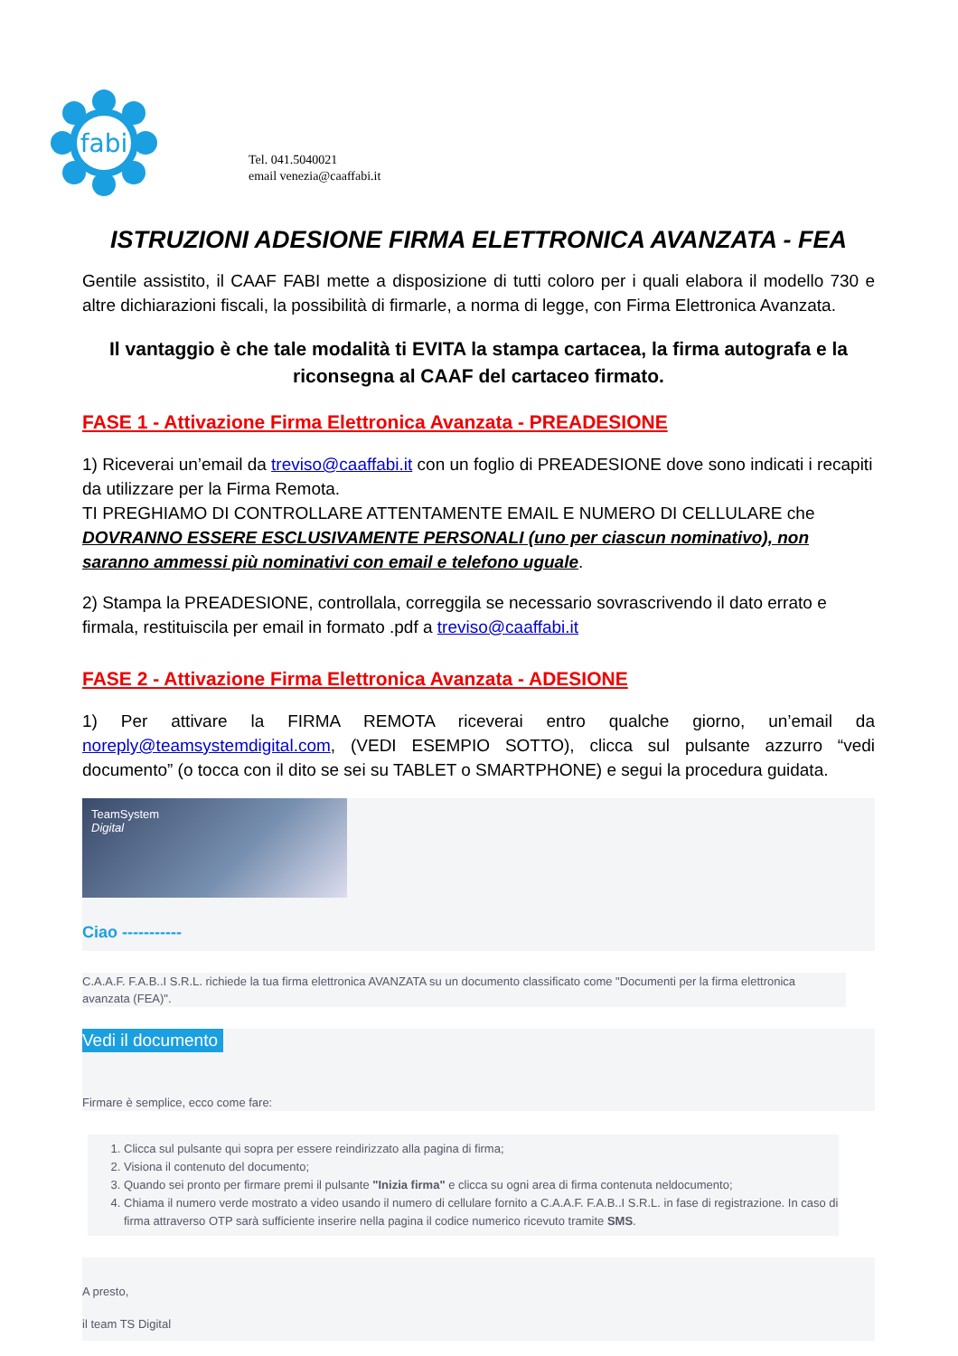fabi
Tel. 041.5040021
email venezia@caaffabi.it
ISTRUZIONI ADESIONE FIRMA ELETTRONICA AVANZATA - FEA
Gentile assistito, il CAAF FABI mette a disposizione di tutti coloro per i quali elabora il modello 730 e altre dichiarazioni fiscali, la possibilità di firmarle, a norma di legge, con Firma Elettronica Avanzata.
Il vantaggio è che tale modalità ti EVITA la stampa cartacea, la firma autografa e la riconsegna al CAAF del cartaceo firmato.
FASE 1 - Attivazione Firma Elettronica Avanzata - PREADESIONE
1) Riceverai un’email da treviso@caaffabi.it con un foglio di PREADESIONE dove sono indicati i recapiti da utilizzare per la Firma Remota.
TI PREGHIAMO DI CONTROLLARE ATTENTAMENTE EMAIL E NUMERO DI CELLULARE che DOVRANNO ESSERE ESCLUSIVAMENTE PERSONALI (uno per ciascun nominativo), non saranno ammessi più nominativi con email e telefono uguale.
2) Stampa la PREADESIONE, controllala, correggila se necessario sovrascrivendo il dato errato e firmala, restituiscila per email in formato .pdf a treviso@caaffabi.it
FASE 2 - Attivazione Firma Elettronica Avanzata - ADESIONE
1) Per attivare la FIRMA REMOTA riceverai entro qualche giorno, un’email da noreply@teamsystemdigital.com, (VEDI ESEMPIO SOTTO), clicca sul pulsante azzurro “vedi documento” (o tocca con il dito se sei su TABLET o SMARTPHONE) e segui la procedura guidata.
TeamSystem
Digital
Ciao -----------
C.A.A.F. F.A.B..I S.R.L. richiede la tua firma elettronica AVANZATA su un documento classificato come "Documenti per la firma elettronica avanzata (FEA)".
Vedi il documento
Firmare è semplice, ecco come fare:
1. Clicca sul pulsante qui sopra per essere reindirizzato alla pagina di firma;
2. Visiona il contenuto del documento;
3. Quando sei pronto per firmare premi il pulsante "Inizia firma" e clicca su ogni area di firma contenuta neldocumento;
4. Chiama il numero verde mostrato a video usando il numero di cellulare fornito a C.A.A.F. F.A.B..I S.R.L. in fase di registrazione. In caso di firma attraverso OTP sarà sufficiente inserire nella pagina il codice numerico ricevuto tramite SMS.
A presto,
il team TS Digital